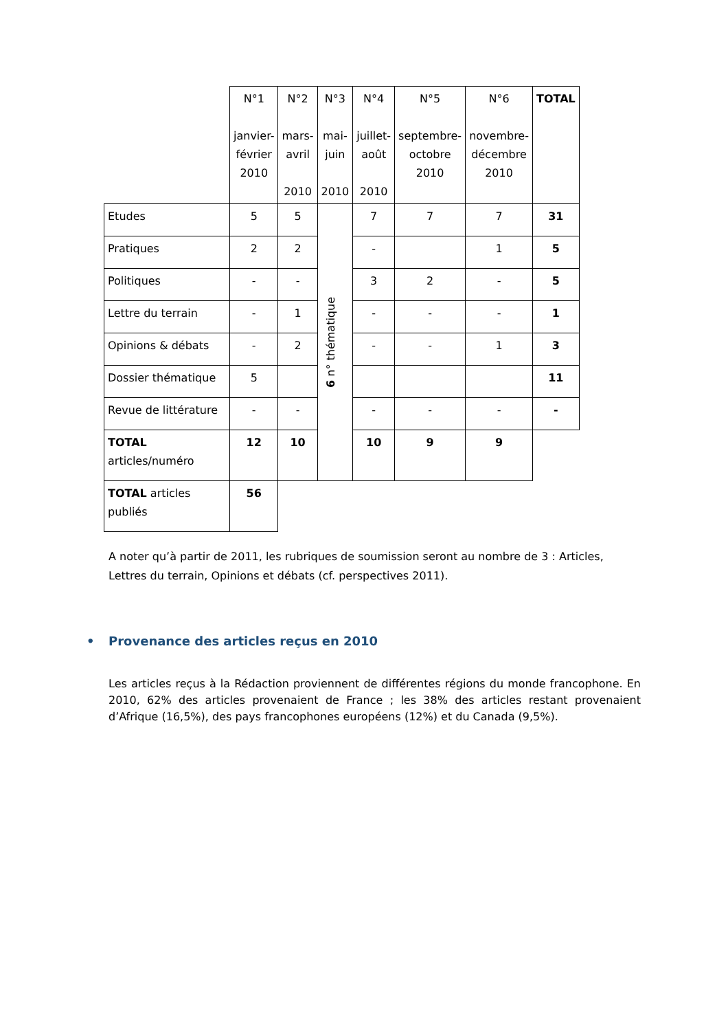| | N°1 janvier- février 2010 | N°2 mars- avril 2010 | N°3 mai- juin 2010 | N°4 juillet- août 2010 | N°5 septembre- octobre 2010 | N°6 novembre- décembre 2010 | TOTAL |
| --- | --- | --- | --- | --- | --- | --- | --- |
| Etudes | 5 | 5 | 6 n° thématique | 7 | 7 | 7 | 31 |
| Pratiques | 2 | 2 | | - | | 1 | 5 |
| Politiques | - | - | | 3 | 2 | - | 5 |
| Lettre du terrain | - | 1 | | - | - | - | 1 |
| Opinions & débats | - | 2 | | - | - | 1 | 3 |
| Dossier thématique | 5 | | | | | | 11 |
| Revue de littérature | - | - | | - | - | - | - |
| TOTAL articles/numéro | 12 | 10 | | 10 | 9 | 9 | |
| TOTAL articles publiés | 56 | | | | | | |
A noter qu’à partir de 2011, les rubriques de soumission seront au nombre de 3 : Articles, Lettres du terrain, Opinions et débats (cf. perspectives 2011).
• Provenance des articles reçus en 2010
Les articles reçus à la Rédaction proviennent de différentes régions du monde francophone. En 2010, 62% des articles provenaient de France ; les 38% des articles restant provenaient d’Afrique (16,5%), des pays francophones européens (12%) et du Canada (9,5%).